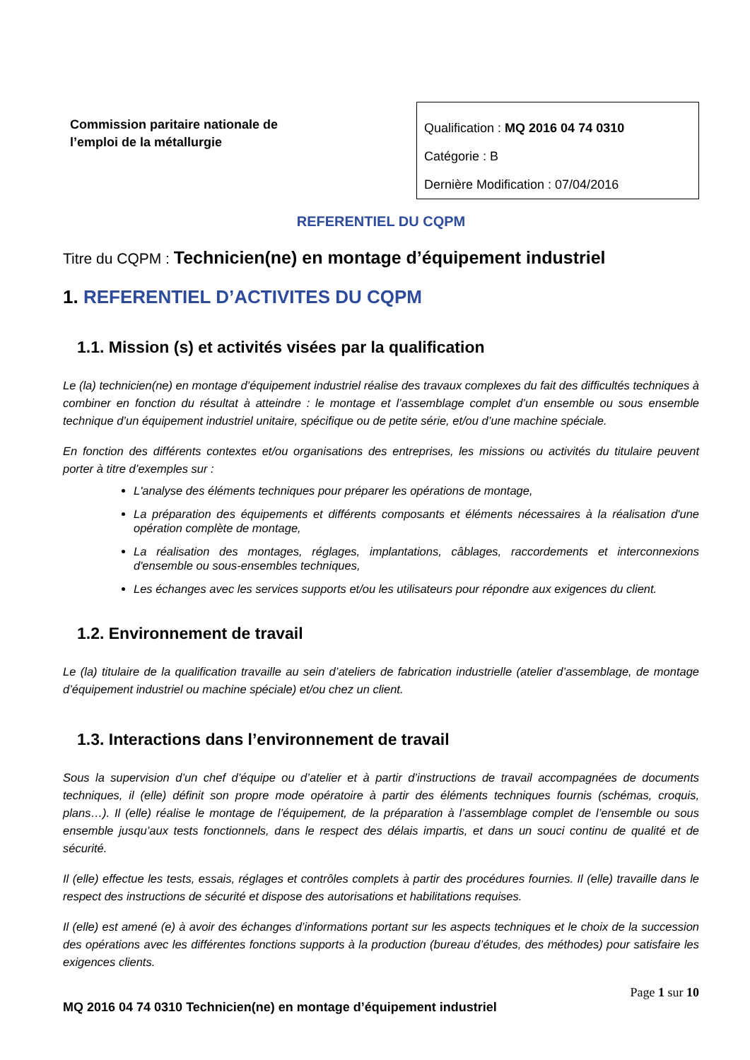Commission paritaire nationale de l’emploi de la métallurgie
Qualification : MQ 2016 04 74 0310
Catégorie : B
Dernière Modification : 07/04/2016
REFERENTIEL DU CQPM
Titre du CQPM : Technicien(ne) en montage d’équipement industriel
1. REFERENTIEL D’ACTIVITES DU CQPM
1.1. Mission (s) et activités visées par la qualification
Le (la) technicien(ne) en montage d’équipement industriel réalise des travaux complexes du fait des difficultés techniques à combiner en fonction du résultat à atteindre : le montage et l’assemblage complet d’un ensemble ou sous ensemble technique d’un équipement industriel unitaire, spécifique ou de petite série, et/ou d’une machine spéciale.
En fonction des différents contextes et/ou organisations des entreprises, les missions ou activités du titulaire peuvent porter à titre d’exemples sur :
L'analyse des éléments techniques pour préparer les opérations de montage,
La préparation des équipements et différents composants et éléments nécessaires à la réalisation d'une opération complète de montage,
La réalisation des montages, réglages, implantations, câblages, raccordements et interconnexions d'ensemble ou sous-ensembles techniques,
Les échanges avec les services supports et/ou les utilisateurs pour répondre aux exigences du client.
1.2. Environnement de travail
Le (la) titulaire de la qualification travaille au sein d’ateliers de fabrication industrielle (atelier d’assemblage, de montage d’équipement industriel ou machine spéciale) et/ou chez un client.
1.3. Interactions dans l’environnement de travail
Sous la supervision d’un chef d’équipe ou d’atelier et à partir d’instructions de travail accompagnées de documents techniques, il (elle) définit son propre mode opératoire à partir des éléments techniques fournis (schémas, croquis, plans…). Il (elle) réalise le montage de l’équipement, de la préparation à l’assemblage complet de l’ensemble ou sous ensemble jusqu’aux tests fonctionnels, dans le respect des délais impartis, et dans un souci continu de qualité et de sécurité.
Il (elle) effectue les tests, essais, réglages et contrôles complets à partir des procédures fournies. Il (elle) travaille dans le respect des instructions de sécurité et dispose des autorisations et habilitations requises.
Il (elle) est amené (e) à avoir des échanges d’informations portant sur les aspects techniques et le choix de la succession des opérations avec les différentes fonctions supports à la production (bureau d’études, des méthodes) pour satisfaire les exigences clients.
Page 1 sur 10
MQ 2016 04 74 0310 Technicien(ne) en montage d’équipement industriel